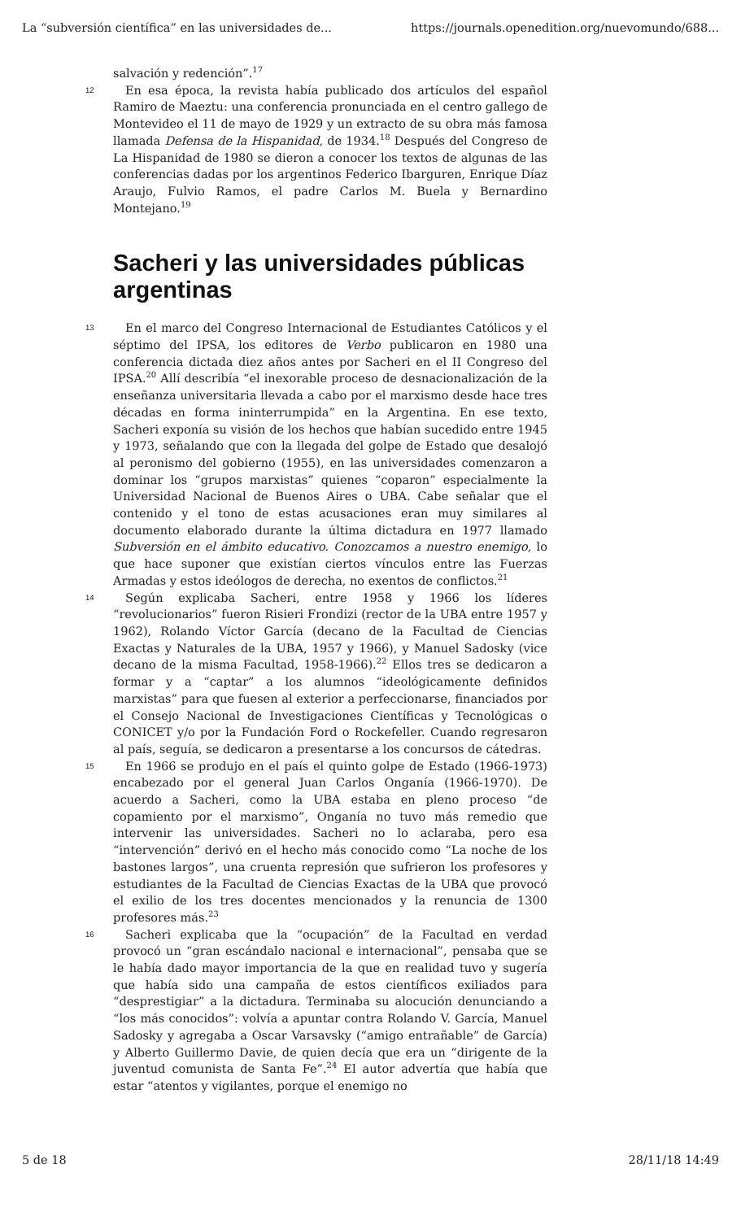La “subversión científica” en las universidades de... https://journals.openedition.org/nuevomundo/688...
salvación y redención”.<sup>17</sup>
12 En esa época, la revista había publicado dos artículos del español Ramiro de Maeztu: una conferencia pronunciada en el centro gallego de Montevideo el 11 de mayo de 1929 y un extracto de su obra más famosa llamada Defensa de la Hispanidad, de 1934.<sup>18</sup> Después del Congreso de La Hispanidad de 1980 se dieron a conocer los textos de algunas de las conferencias dadas por los argentinos Federico Ibarguren, Enrique Díaz Araujo, Fulvio Ramos, el padre Carlos M. Buela y Bernardino Montejano.<sup>19</sup>
Sacheri y las universidades públicas argentinas
13 En el marco del Congreso Internacional de Estudiantes Católicos y el séptimo del IPSA, los editores de Verbo publicaron en 1980 una conferencia dictada diez años antes por Sacheri en el II Congreso del IPSA.<sup>20</sup> Allí describía “el inexorable proceso de desnacionalización de la enseñanza universitaria llevada a cabo por el marxismo desde hace tres décadas en forma ininterrumpida” en la Argentina. En ese texto, Sacheri exponía su visión de los hechos que habían sucedido entre 1945 y 1973, señalando que con la llegada del golpe de Estado que desalojó al peronismo del gobierno (1955), en las universidades comenzaron a dominar los “grupos marxistas” quienes “coparon” especialmente la Universidad Nacional de Buenos Aires o UBA. Cabe señalar que el contenido y el tono de estas acusaciones eran muy similares al documento elaborado durante la última dictadura en 1977 llamado Subversión en el ámbito educativo. Conozcamos a nuestro enemigo, lo que hace suponer que existían ciertos vínculos entre las Fuerzas Armadas y estos ideólogos de derecha, no exentos de conflictos.<sup>21</sup>
14 Según explicaba Sacheri, entre 1958 y 1966 los líderes “revolucionarios” fueron Risieri Frondizi (rector de la UBA entre 1957 y 1962), Rolando Víctor García (decano de la Facultad de Ciencias Exactas y Naturales de la UBA, 1957 y 1966), y Manuel Sadosky (vice decano de la misma Facultad, 1958-1966).<sup>22</sup> Ellos tres se dedicaron a formar y a “captar” a los alumnos “ideológicamente definidos marxistas” para que fuesen al exterior a perfeccionarse, financiados por el Consejo Nacional de Investigaciones Científicas y Tecnológicas o CONICET y/o por la Fundación Ford o Rockefeller. Cuando regresaron al país, seguía, se dedicaron a presentarse a los concursos de cátedras.
15 En 1966 se produjo en el país el quinto golpe de Estado (1966-1973) encabezado por el general Juan Carlos Onganía (1966-1970). De acuerdo a Sacheri, como la UBA estaba en pleno proceso “de copamiento por el marxismo”, Onganía no tuvo más remedio que intervenir las universidades. Sacheri no lo aclaraba, pero esa “intervención” derivó en el hecho más conocido como “La noche de los bastones largos”, una cruenta represión que sufrieron los profesores y estudiantes de la Facultad de Ciencias Exactas de la UBA que provocó el exilio de los tres docentes mencionados y la renuncia de 1300 profesores más.<sup>23</sup>
16 Sacheri explicaba que la “ocupación” de la Facultad en verdad provocó un “gran escándalo nacional e internacional”, pensaba que se le había dado mayor importancia de la que en realidad tuvo y sugería que había sido una campaña de estos científicos exiliados para “desprestigiar” a la dictadura. Terminaba su alocución denunciando a “los más conocidos”: volvía a apuntar contra Rolando V. García, Manuel Sadosky y agregaba a Oscar Varsavsky (“amigo entrañable” de García) y Alberto Guillermo Davie, de quien decía que era un “dirigente de la juventud comunista de Santa Fe”.<sup>24</sup> El autor advertía que había que estar “atentos y vigilantes, porque el enemigo no
5 de 18 28/11/18 14:49